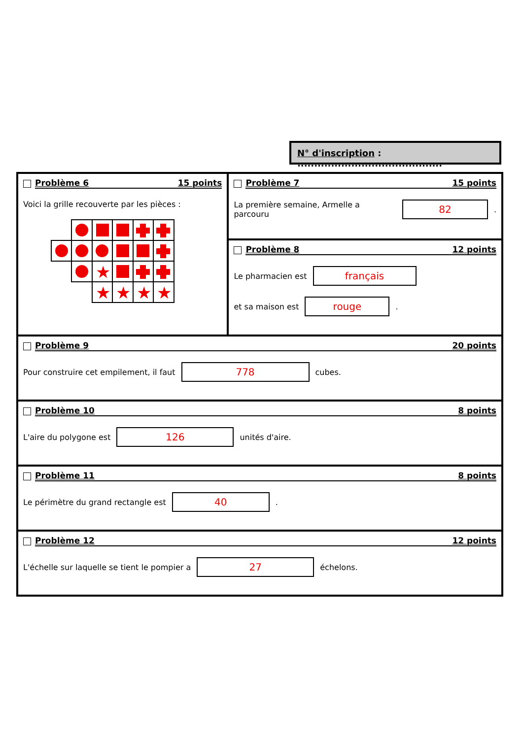N° d'inscription : ...........................................
Problème 6 15 points
Voici la grille recouverte par les pièces :
★
★
★
★
★
Problème 7 15 points
La première semaine, Armelle a parcouru
82
.
Problème 8 12 points
Le pharmacien est
français
et sa maison est
rouge
.
Problème 9 20 points
Pour construire cet empilement, il faut
778
cubes.
Problème 10 8 points
L'aire du polygone est
126
unités d'aire.
Problème 11 8 points
Le périmètre du grand rectangle est
40
.
Problème 12 12 points
L'échelle sur laquelle se tient le pompier a
27
échelons.